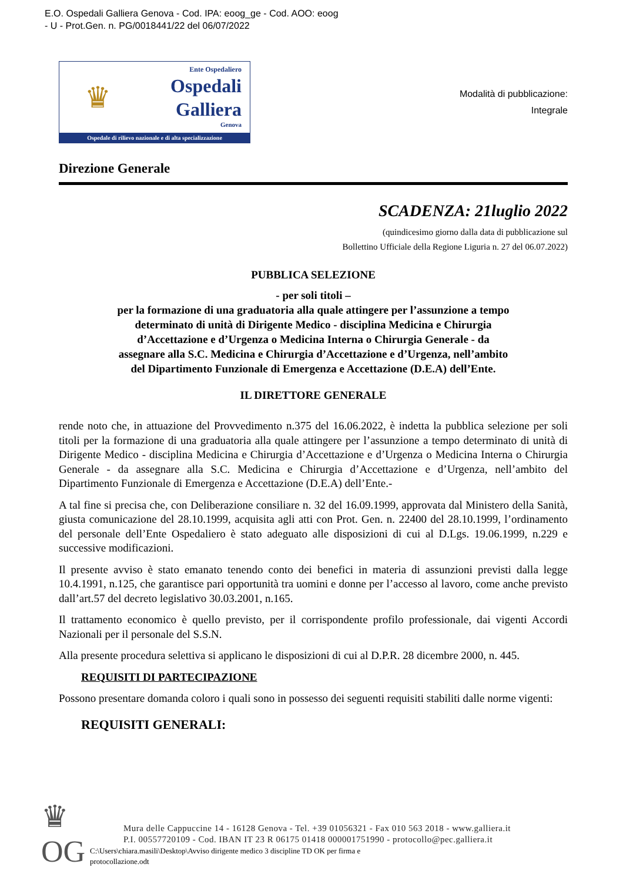E.O. Ospedali Galliera Genova - Cod. IPA: eoog_ge - Cod. AOO: eoog
- U - Prot.Gen. n. PG/0018441/22 del 06/07/2022
♛
Ente Ospedaliero
Ospedali
Galliera
Genova
Ospedale di rilievo nazionale e di alta specializzazione
Modalità di pubblicazione:
Integrale
Direzione Generale
SCADENZA: 21luglio 2022
(quindicesimo giorno dalla data di pubblicazione sul
Bollettino Ufficiale della Regione Liguria n. 27 del 06.07.2022)
PUBBLICA SELEZIONE
- per soli titoli –
per la formazione di una graduatoria alla quale attingere per l’assunzione a tempo
determinato di unità di Dirigente Medico - disciplina Medicina e Chirurgia
d’Accettazione e d’Urgenza o Medicina Interna o Chirurgia Generale - da
assegnare alla S.C. Medicina e Chirurgia d’Accettazione e d’Urgenza, nell’ambito
del Dipartimento Funzionale di Emergenza e Accettazione (D.E.A) dell’Ente.
IL DIRETTORE GENERALE
rende noto che, in attuazione del Provvedimento n.375 del 16.06.2022, è indetta la pubblica selezione per soli titoli per la formazione di una graduatoria alla quale attingere per l’assunzione a tempo determinato di unità di Dirigente Medico - disciplina Medicina e Chirurgia d’Accettazione e d’Urgenza o Medicina Interna o Chirurgia Generale - da assegnare alla S.C. Medicina e Chirurgia d’Accettazione e d’Urgenza, nell’ambito del Dipartimento Funzionale di Emergenza e Accettazione (D.E.A) dell’Ente.-
A tal fine si precisa che, con Deliberazione consiliare n. 32 del 16.09.1999, approvata dal Ministero della Sanità, giusta comunicazione del 28.10.1999, acquisita agli atti con Prot. Gen. n. 22400 del 28.10.1999, l’ordinamento del personale dell’Ente Ospedaliero è stato adeguato alle disposizioni di cui al D.Lgs. 19.06.1999, n.229 e successive modificazioni.
Il presente avviso è stato emanato tenendo conto dei benefici in materia di assunzioni previsti dalla legge 10.4.1991, n.125, che garantisce pari opportunità tra uomini e donne per l’accesso al lavoro, come anche previsto dall’art.57 del decreto legislativo 30.03.2001, n.165.
Il trattamento economico è quello previsto, per il corrispondente profilo professionale, dai vigenti Accordi Nazionali per il personale del S.S.N.
Alla presente procedura selettiva si applicano le disposizioni di cui al D.P.R. 28 dicembre 2000, n. 445.
REQUISITI DI PARTECIPAZIONE
Possono presentare domanda coloro i quali sono in possesso dei seguenti requisiti stabiliti dalle norme vigenti:
REQUISITI GENERALI:
♛ OG
Mura delle Cappuccine 14 - 16128 Genova - Tel. +39 01056321 - Fax 010 563 2018 - www.galliera.it
P.I. 00557720109 - Cod. IBAN IT 23 R 06175 01418 000001751990 - protocollo@pec.galliera.it
C:\Users\chiara.masili\Desktop\Avviso dirigente medico 3 discipline TD OK per firma e
protocollazione.odt